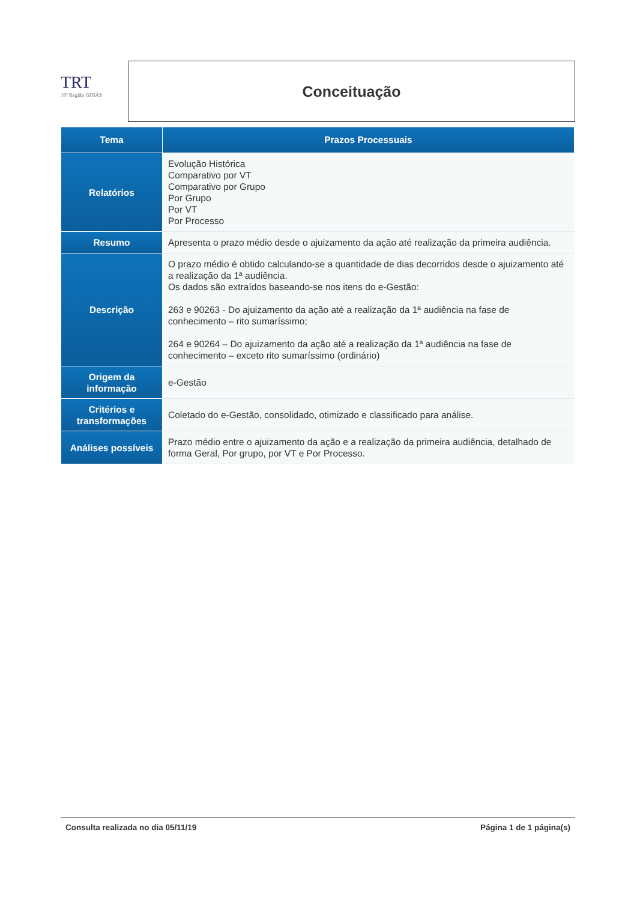TRT
18ª Região GOIÁS
Conceituação
| Tema | Prazos Processuais |
| --- | --- |
| Relatórios | Evolução Histórica Comparativo por VT Comparativo por Grupo Por Grupo Por VT Por Processo |
| Resumo | Apresenta o prazo médio desde o ajuizamento da ação até realização da primeira audiência. |
| Descrição | O prazo médio é obtido calculando-se a quantidade de dias decorridos desde o ajuizamento até a realização da 1ª audiência. Os dados são extraídos baseando-se nos itens do e-Gestão: 263 e 90263 - Do ajuizamento da ação até a realização da 1ª audiência na fase de conhecimento – rito sumaríssimo; 264 e 90264 – Do ajuizamento da ação até a realização da 1ª audiência na fase de conhecimento – exceto rito sumaríssimo (ordinário) |
| Origem da informação | e-Gestão |
| Critérios e transformações | Coletado do e-Gestão, consolidado, otimizado e classificado para análise. |
| Análises possíveis | Prazo médio entre o ajuizamento da ação e a realização da primeira audiência, detalhado de forma Geral, Por grupo, por VT e Por Processo. |
Consulta realizada no dia 05/11/19 Página 1 de 1 página(s)